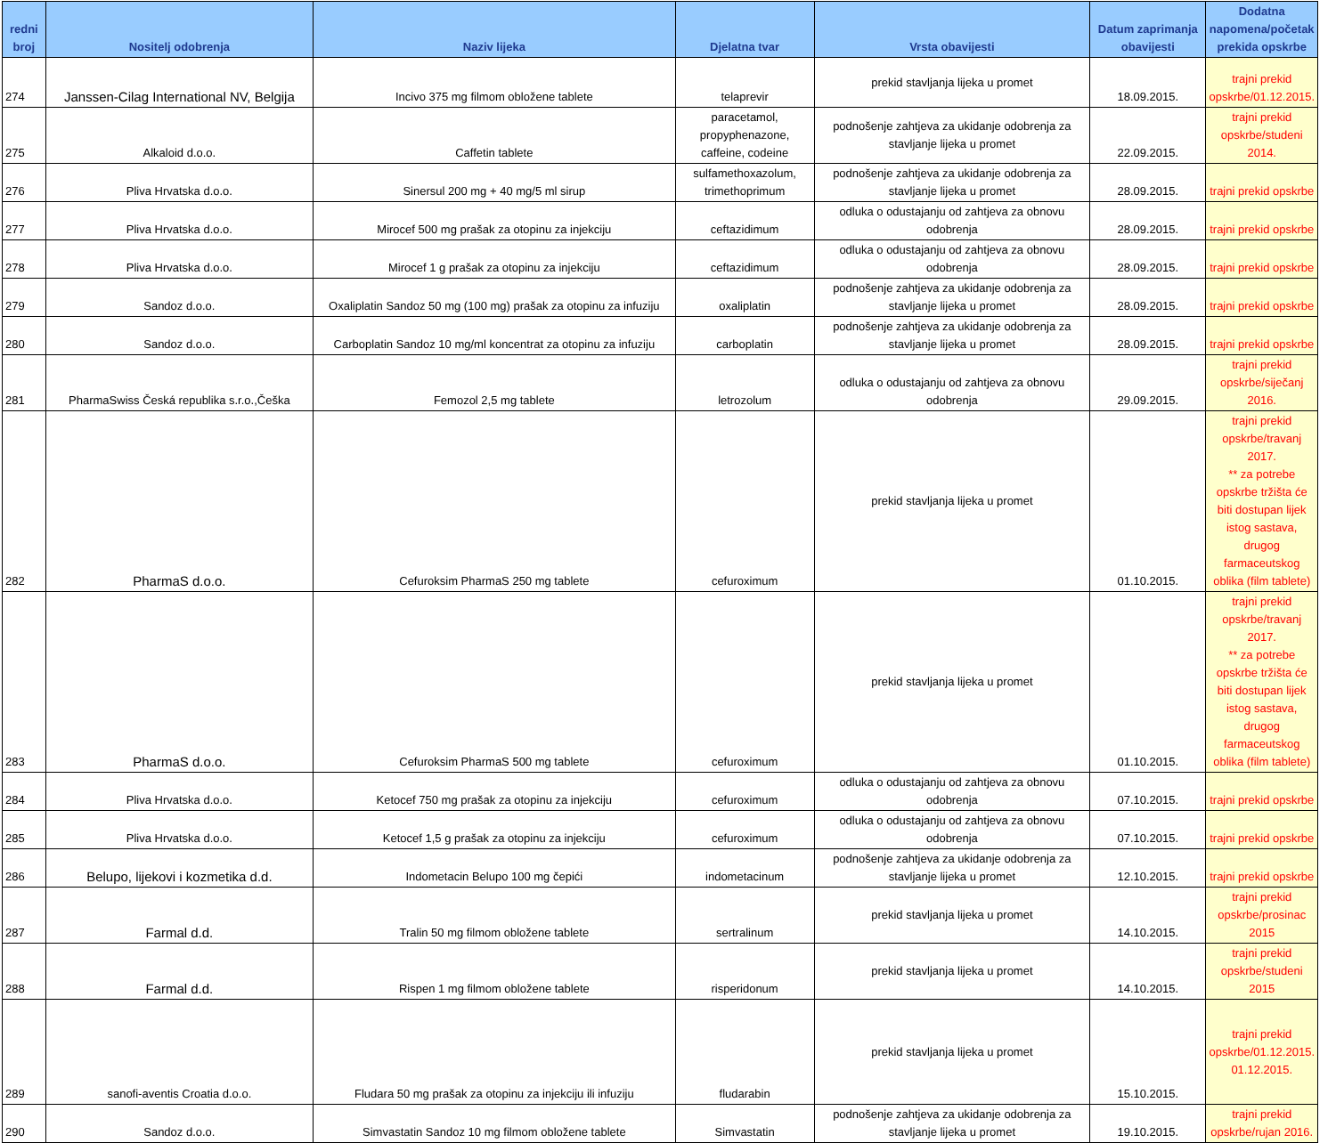| redni broj | Nositelj odobrenja | Naziv lijeka | Djelatna tvar | Vrsta obavijesti | Datum zaprimanja obavijesti | Dodatna napomena/početak prekida opskrbe |
| --- | --- | --- | --- | --- | --- | --- |
| 274 | Janssen-Cilag International NV, Belgija | Incivo 375 mg filmom obložene tablete | telaprevir | prekid stavljanja lijeka u promet | 18.09.2015. | trajni prekid opskrbe/01.12.2015. |
| 275 | Alkaloid d.o.o. | Caffetin tablete | paracetamol, propyphenazone, caffeine, codeine | podnošenje zahtjeva za ukidanje odobrenja za stavljanje lijeka u promet | 22.09.2015. | trajni prekid opskrbe/studeni 2014. |
| 276 | Pliva Hrvatska d.o.o. | Sinersul 200 mg + 40 mg/5 ml sirup | sulfamethoxazolum, trimethoprimum | podnošenje zahtjeva za ukidanje odobrenja za stavljanje lijeka u promet | 28.09.2015. | trajni prekid opskrbe |
| 277 | Pliva Hrvatska d.o.o. | Mirocef 500 mg prašak za otopinu za injekciju | ceftazidimum | odluka o odustajanju od zahtjeva za obnovu odobrenja | 28.09.2015. | trajni prekid opskrbe |
| 278 | Pliva Hrvatska d.o.o. | Mirocef 1 g prašak za otopinu za injekciju | ceftazidimum | odluka o odustajanju od zahtjeva za obnovu odobrenja | 28.09.2015. | trajni prekid opskrbe |
| 279 | Sandoz d.o.o. | Oxaliplatin Sandoz 50 mg (100 mg) prašak za otopinu za infuziju | oxaliplatin | podnošenje zahtjeva za ukidanje odobrenja za stavljanje lijeka u promet | 28.09.2015. | trajni prekid opskrbe |
| 280 | Sandoz d.o.o. | Carboplatin Sandoz 10 mg/ml koncentrat za otopinu za infuziju | carboplatin | podnošenje zahtjeva za ukidanje odobrenja za stavljanje lijeka u promet | 28.09.2015. | trajni prekid opskrbe |
| 281 | PharmaSwiss Česká republika s.r.o.,Češka | Femozol 2,5 mg tablete | letrozolum | odluka o odustajanju od zahtjeva za obnovu odobrenja | 29.09.2015. | trajni prekid opskrbe/siječanj 2016. |
| 282 | PharmaS d.o.o. | Cefuroksim PharmaS 250 mg tablete | cefuroximum | prekid stavljanja lijeka u promet | 01.10.2015. | trajni prekid opskrbe/travanj 2017. ** za potrebe opskrbe tržišta će biti dostupan lijek istog sastava, drugog farmaceutskog oblika (film tablete) |
| 283 | PharmaS d.o.o. | Cefuroksim PharmaS 500 mg tablete | cefuroximum | prekid stavljanja lijeka u promet | 01.10.2015. | trajni prekid opskrbe/travanj 2017. ** za potrebe opskrbe tržišta će biti dostupan lijek istog sastava, drugog farmaceutskog oblika (film tablete) |
| 284 | Pliva Hrvatska d.o.o. | Ketocef 750 mg prašak za otopinu za injekciju | cefuroximum | odluka o odustajanju od zahtjeva za obnovu odobrenja | 07.10.2015. | trajni prekid opskrbe |
| 285 | Pliva Hrvatska d.o.o. | Ketocef 1,5 g prašak za otopinu za injekciju | cefuroximum | odluka o odustajanju od zahtjeva za obnovu odobrenja | 07.10.2015. | trajni prekid opskrbe |
| 286 | Belupo, lijekovi i kozmetika d.d. | Indometacin Belupo 100 mg čepići | indometacinum | podnošenje zahtjeva za ukidanje odobrenja za stavljanje lijeka u promet | 12.10.2015. | trajni prekid opskrbe |
| 287 | Farmal d.d. | Tralin 50 mg filmom obložene tablete | sertralinum | prekid stavljanja lijeka u promet | 14.10.2015. | trajni prekid opskrbe/prosinac 2015 |
| 288 | Farmal d.d. | Rispen 1 mg filmom obložene tablete | risperidonum | prekid stavljanja lijeka u promet | 14.10.2015. | trajni prekid opskrbe/studeni 2015 |
| 289 | sanofi-aventis Croatia d.o.o. | Fludara 50 mg prašak za otopinu za injekciju ili infuziju | fludarabin | prekid stavljanja lijeka u promet | 15.10.2015. | trajni prekid opskrbe/01.12.2015. 01.12.2015. |
| 290 | Sandoz d.o.o. | Simvastatin Sandoz 10 mg filmom obložene tablete | Simvastatin | podnošenje zahtjeva za ukidanje odobrenja za stavljanje lijeka u promet | 19.10.2015. | trajni prekid opskrbe/rujan 2016. |